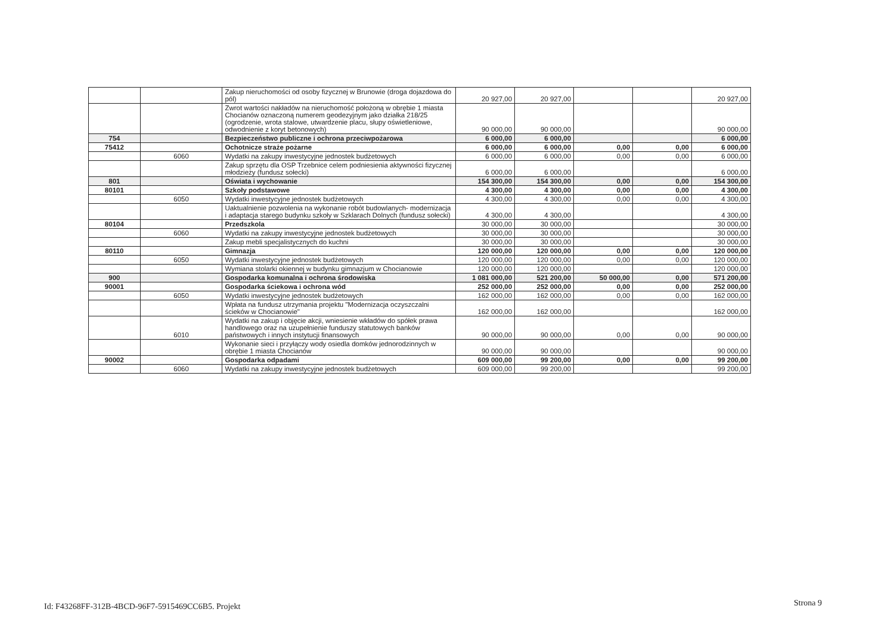| | | Zakup nieruchomości od osoby fizycznej w Brunowie (droga dojazdowa do pól) | 20 927,00 | 20 927,00 | | | 20 927,00 |
| | | Zwrot wartości nakładów na nieruchomość położoną w obrębie 1 miasta Chocianów oznaczoną numerem geodezyjnym jako działka 218/25 (ogrodzenie, wrota stalowe, utwardzenie placu, słupy oświetleniowe, odwodnienie z koryt betonowych) | 90 000,00 | 90 000,00 | | | 90 000,00 |
| 754 | | Bezpieczeństwo publiczne i ochrona przeciwpożarowa | 6 000,00 | 6 000,00 | | | 6 000,00 |
| 75412 | | Ochotnicze straże pożarne | 6 000,00 | 6 000,00 | 0,00 | 0,00 | 6 000,00 |
| | 6060 | Wydatki na zakupy inwestycyjne jednostek budżetowych | 6 000,00 | 6 000,00 | 0,00 | 0,00 | 6 000,00 |
| | | Zakup sprzętu dla OSP Trzebnice celem podniesienia aktywności fizycznej młodzieży (fundusz sołecki) | 6 000,00 | 6 000,00 | | | 6 000,00 |
| 801 | | Oświata i wychowanie | 154 300,00 | 154 300,00 | 0,00 | 0,00 | 154 300,00 |
| 80101 | | Szkoły podstawowe | 4 300,00 | 4 300,00 | 0,00 | 0,00 | 4 300,00 |
| | 6050 | Wydatki inwestycyjne jednostek budżetowych | 4 300,00 | 4 300,00 | 0,00 | 0,00 | 4 300,00 |
| | | Uaktualnienie pozwolenia na wykonanie robót budowlanych- modernizacja i adaptacja starego budynku szkoły w Szklarach Dolnych (fundusz sołecki) | 4 300,00 | 4 300,00 | | | 4 300,00 |
| 80104 | | Przedszkola | 30 000,00 | 30 000,00 | | | 30 000,00 |
| | 6060 | Wydatki na zakupy inwestycyjne jednostek budżetowych | 30 000,00 | 30 000,00 | | | 30 000,00 |
| | | Zakup mebli specjalistycznych do kuchni | 30 000,00 | 30 000,00 | | | 30 000,00 |
| 80110 | | Gimnazja | 120 000,00 | 120 000,00 | 0,00 | 0,00 | 120 000,00 |
| | 6050 | Wydatki inwestycyjne jednostek budżetowych | 120 000,00 | 120 000,00 | 0,00 | 0,00 | 120 000,00 |
| | | Wymiana stolarki okiennej w budynku gimnazjum w Chocianowie | 120 000,00 | 120 000,00 | | | 120 000,00 |
| 900 | | Gospodarka komunalna i ochrona środowiska | 1 081 000,00 | 521 200,00 | 50 000,00 | 0,00 | 571 200,00 |
| 90001 | | Gospodarka ściekowa i ochrona wód | 252 000,00 | 252 000,00 | 0,00 | 0,00 | 252 000,00 |
| | 6050 | Wydatki inwestycyjne jednostek budżetowych | 162 000,00 | 162 000,00 | 0,00 | 0,00 | 162 000,00 |
| | | Wpłata na fundusz utrzymania projektu "Modernizacja oczyszczalni ścieków w Chocianowie" | 162 000,00 | 162 000,00 | | | 162 000,00 |
| | 6010 | Wydatki na zakup i objęcie akcji, wniesienie wkładów do spółek prawa handlowego oraz na uzupełnienie funduszy statutowych banków państwowych i innych instytucji finansowych | 90 000,00 | 90 000,00 | 0,00 | 0,00 | 90 000,00 |
| | | Wykonanie sieci i przyłączy wody osiedla domków jednorodzinnych w obrębie 1 miasta Chocianów | 90 000,00 | 90 000,00 | | | 90 000,00 |
| 90002 | | Gospodarka odpadami | 609 000,00 | 99 200,00 | 0,00 | 0,00 | 99 200,00 |
| | 6060 | Wydatki na zakupy inwestycyjne jednostek budżetowych | 609 000,00 | 99 200,00 | | | 99 200,00 |
Id: F43268FF-312B-4BCD-96F7-5915469CC6B5. Projekt
Strona 9